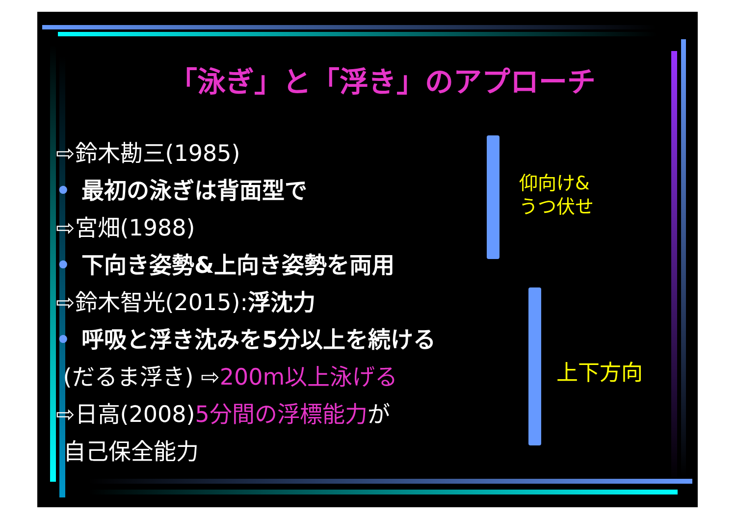仰向け&
うつ伏せ
上下方向
「泳ぎ」と「浮き」のアプローチ
⇨鈴木勘三(1985)
• 最初の泳ぎは背面型で
⇨宮畑(1988)
• 下向き姿勢&上向き姿勢を両用
⇨鈴木智光(2015):浮沈力
• 呼吸と浮き沈みを5分以上を続ける
(だるま浮き) ⇨200m以上泳げる
⇨日高(2008)5分間の浮標能力が
自己保全能力